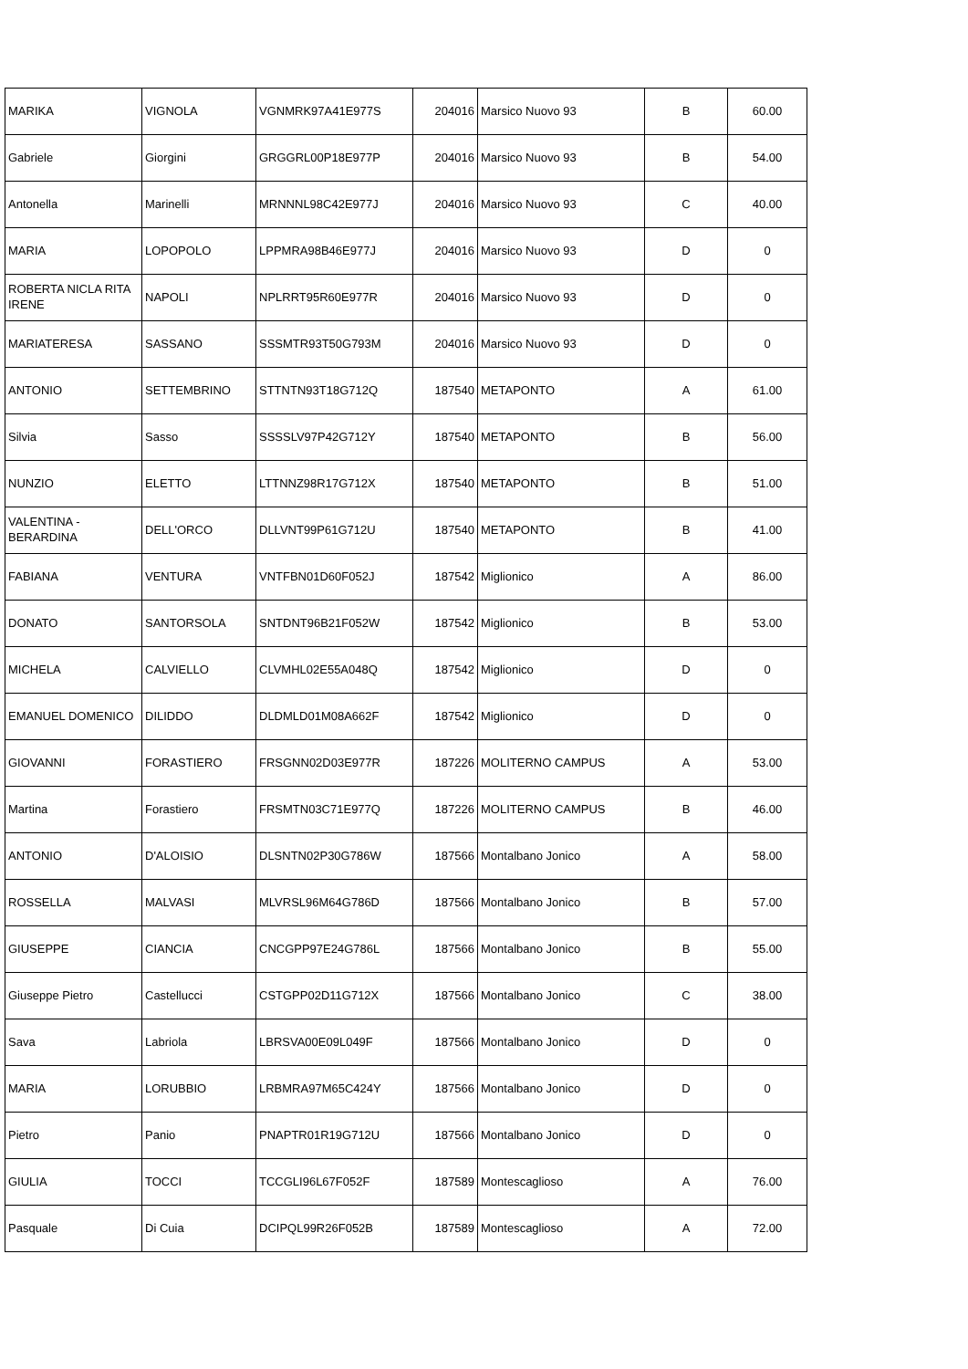| MARIKA | VIGNOLA | VGNMRK97A41E977S | 204016 | Marsico Nuovo 93 | B | 60.00 |
| Gabriele | Giorgini | GRGGRL00P18E977P | 204016 | Marsico Nuovo 93 | B | 54.00 |
| Antonella | Marinelli | MRNNNL98C42E977J | 204016 | Marsico Nuovo 93 | C | 40.00 |
| MARIA | LOPOPOLO | LPPMRA98B46E977J | 204016 | Marsico Nuovo 93 | D | 0 |
| ROBERTA NICLA RITA IRENE | NAPOLI | NPLRRT95R60E977R | 204016 | Marsico Nuovo 93 | D | 0 |
| MARIATERESA | SASSANO | SSSMTR93T50G793M | 204016 | Marsico Nuovo 93 | D | 0 |
| ANTONIO | SETTEMBRINO | STTNTN93T18G712Q | 187540 | METAPONTO | A | 61.00 |
| Silvia | Sasso | SSSSLV97P42G712Y | 187540 | METAPONTO | B | 56.00 |
| NUNZIO | ELETTO | LTTNNZ98R17G712X | 187540 | METAPONTO | B | 51.00 |
| VALENTINA - BERARDINA | DELL'ORCO | DLLVNT99P61G712U | 187540 | METAPONTO | B | 41.00 |
| FABIANA | VENTURA | VNTFBN01D60F052J | 187542 | Miglionico | A | 86.00 |
| DONATO | SANTORSOLA | SNTDNT96B21F052W | 187542 | Miglionico | B | 53.00 |
| MICHELA | CALVIELLO | CLVMHL02E55A048Q | 187542 | Miglionico | D | 0 |
| EMANUEL DOMENICO | DILIDDO | DLDMLD01M08A662F | 187542 | Miglionico | D | 0 |
| GIOVANNI | FORASTIERO | FRSGNN02D03E977R | 187226 | MOLITERNO CAMPUS | A | 53.00 |
| Martina | Forastiero | FRSMTN03C71E977Q | 187226 | MOLITERNO CAMPUS | B | 46.00 |
| ANTONIO | D'ALOISIO | DLSNTN02P30G786W | 187566 | Montalbano Jonico | A | 58.00 |
| ROSSELLA | MALVASI | MLVRSL96M64G786D | 187566 | Montalbano Jonico | B | 57.00 |
| GIUSEPPE | CIANCIA | CNCGPP97E24G786L | 187566 | Montalbano Jonico | B | 55.00 |
| Giuseppe Pietro | Castellucci | CSTGPP02D11G712X | 187566 | Montalbano Jonico | C | 38.00 |
| Sava | Labriola | LBRSVA00E09L049F | 187566 | Montalbano Jonico | D | 0 |
| MARIA | LORUBBIO | LRBMRA97M65C424Y | 187566 | Montalbano Jonico | D | 0 |
| Pietro | Panio | PNAPTR01R19G712U | 187566 | Montalbano Jonico | D | 0 |
| GIULIA | TOCCI | TCCGLI96L67F052F | 187589 | Montescaglioso | A | 76.00 |
| Pasquale | Di Cuia | DCIPQL99R26F052B | 187589 | Montescaglioso | A | 72.00 |